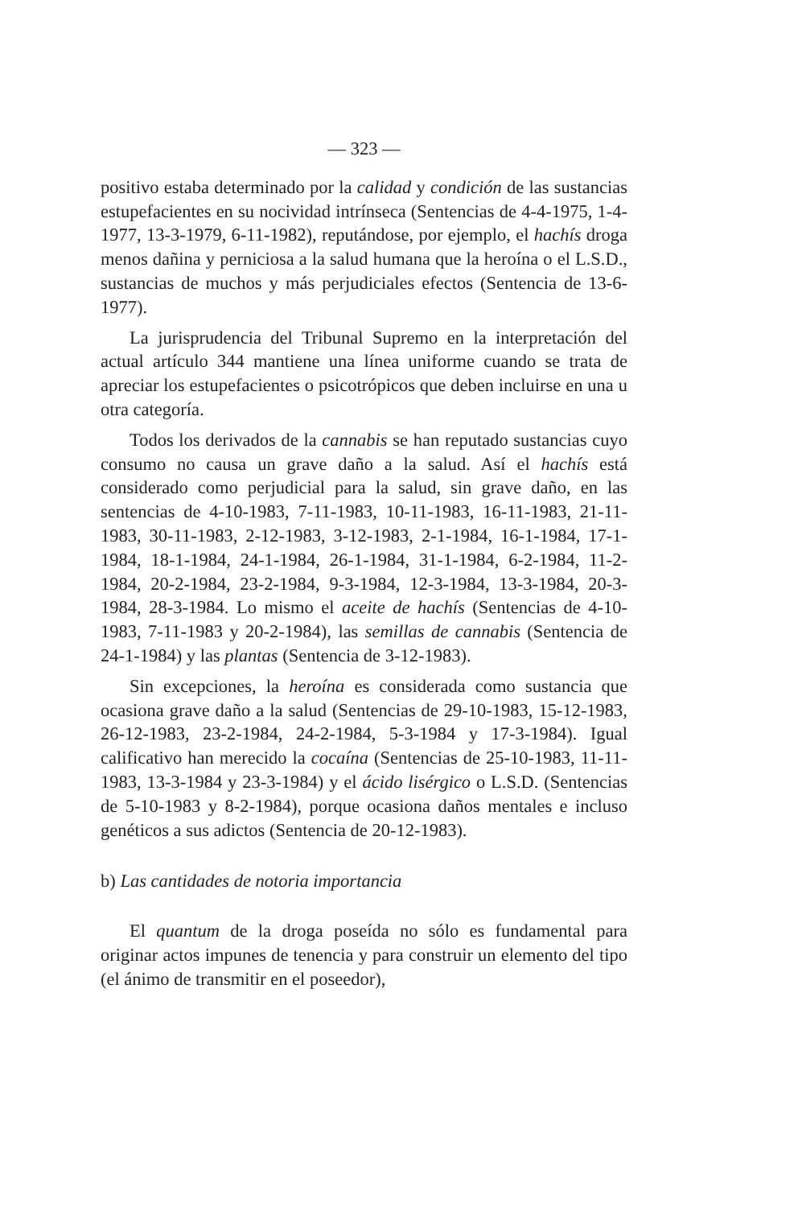— 323 —
positivo estaba determinado por la calidad y condición de las sustancias estupefacientes en su nocividad intrínseca (Sentencias de 4-4-1975, 1-4-1977, 13-3-1979, 6-11-1982), reputándose, por ejemplo, el hachís droga menos dañina y perniciosa a la salud humana que la heroína o el L.S.D., sustancias de muchos y más perjudiciales efectos (Sentencia de 13-6-1977).
La jurisprudencia del Tribunal Supremo en la interpretación del actual artículo 344 mantiene una línea uniforme cuando se trata de apreciar los estupefacientes o psicotrópicos que deben incluirse en una u otra categoría.
Todos los derivados de la cannabis se han reputado sustancias cuyo consumo no causa un grave daño a la salud. Así el hachís está considerado como perjudicial para la salud, sin grave daño, en las sentencias de 4-10-1983, 7-11-1983, 10-11-1983, 16-11-1983, 21-11-1983, 30-11-1983, 2-12-1983, 3-12-1983, 2-1-1984, 16-1-1984, 17-1-1984, 18-1-1984, 24-1-1984, 26-1-1984, 31-1-1984, 6-2-1984, 11-2-1984, 20-2-1984, 23-2-1984, 9-3-1984, 12-3-1984, 13-3-1984, 20-3-1984, 28-3-1984. Lo mismo el aceite de hachís (Sentencias de 4-10-1983, 7-11-1983 y 20-2-1984), las semillas de cannabis (Sentencia de 24-1-1984) y las plantas (Sentencia de 3-12-1983).
Sin excepciones, la heroína es considerada como sustancia que ocasiona grave daño a la salud (Sentencias de 29-10-1983, 15-12-1983, 26-12-1983, 23-2-1984, 24-2-1984, 5-3-1984 y 17-3-1984). Igual calificativo han merecido la cocaína (Sentencias de 25-10-1983, 11-11-1983, 13-3-1984 y 23-3-1984) y el ácido lisérgico o L.S.D. (Sentencias de 5-10-1983 y 8-2-1984), porque ocasiona daños mentales e incluso genéticos a sus adictos (Sentencia de 20-12-1983).
b) Las cantidades de notoria importancia
El quantum de la droga poseída no sólo es fundamental para originar actos impunes de tenencia y para construir un elemento del tipo (el ánimo de transmitir en el poseedor),